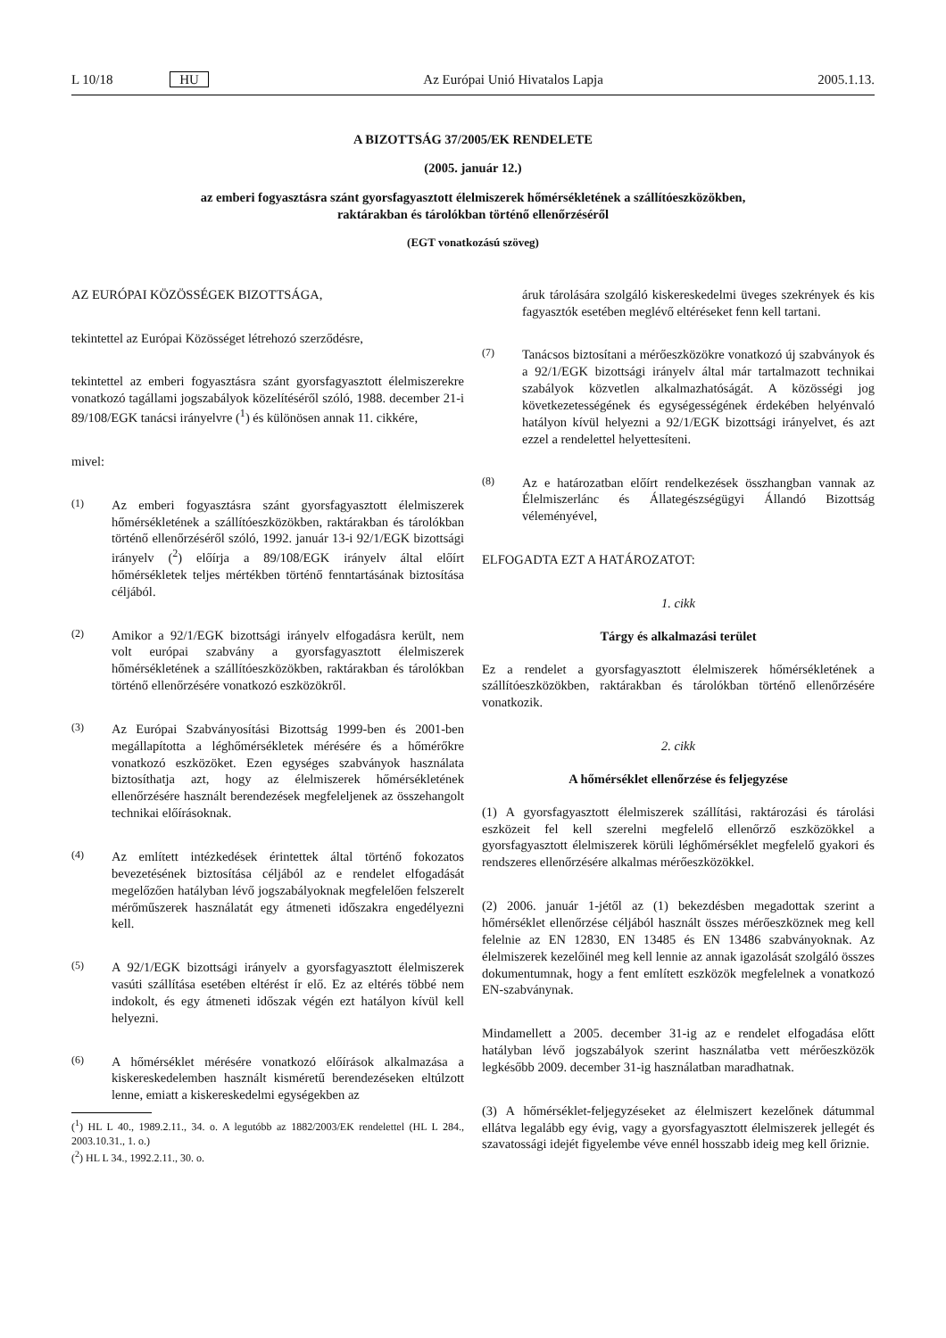L 10/18 HU Az Európai Unió Hivatalos Lapja 2005.1.13.
A BIZOTTSÁG 37/2005/EK RENDELETE
(2005. január 12.)
az emberi fogyasztásra szánt gyorsfagyasztott élelmiszerek hőmérsékletének a szállítóeszközökben,
raktárakban és tárolókban történő ellenőrzéséről
(EGT vonatkozású szöveg)
AZ EURÓPAI KÖZÖSSÉGEK BIZOTTSÁGA,
tekintettel az Európai Közösséget létrehozó szerződésre,
tekintettel az emberi fogyasztásra szánt gyorsfagyasztott élelmiszerekre vonatkozó tagállami jogszabályok közelítéséről szóló, 1988. december 21-i 89/108/EGK tanácsi irányelvre (<sup>1</sup>) és különösen annak 11. cikkére,
mivel:
(1)
Az emberi fogyasztásra szánt gyorsfagyasztott élelmiszerek hőmérsékletének a szállítóeszközökben, raktárakban és tárolókban történő ellenőrzéséről szóló, 1992. január 13-i 92/1/EGK bizottsági irányelv (<sup>2</sup>) előírja a 89/108/EGK irányelv által előírt hőmérsékletek teljes mértékben történő fenntartásának biztosítása céljából.
(2)
Amikor a 92/1/EGK bizottsági irányelv elfogadásra került, nem volt európai szabvány a gyorsfagyasztott élelmiszerek hőmérsékletének a szállítóeszközökben, raktárakban és tárolókban történő ellenőrzésére vonatkozó eszközökről.
(3)
Az Európai Szabványosítási Bizottság 1999-ben és 2001-ben megállapította a léghőmérsékletek mérésére és a hőmérőkre vonatkozó eszközöket. Ezen egységes szabványok használata biztosíthatja azt, hogy az élelmiszerek hőmérsékletének ellenőrzésére használt berendezések megfeleljenek az összehangolt technikai előírásoknak.
(4)
Az említett intézkedések érintettek által történő fokozatos bevezetésének biztosítása céljából az e rendelet elfogadását megelőzően hatályban lévő jogszabályoknak megfelelően felszerelt mérőműszerek használatát egy átmeneti időszakra engedélyezni kell.
(5)
A 92/1/EGK bizottsági irányelv a gyorsfagyasztott élelmiszerek vasúti szállítása esetében eltérést ír elő. Ez az eltérés többé nem indokolt, és egy átmeneti időszak végén ezt hatályon kívül kell helyezni.
(6)
A hőmérséklet mérésére vonatkozó előírások alkalmazása a kiskereskedelemben használt kisméretű berendezéseken eltúlzott lenne, emiatt a kiskereskedelmi egységekben az
(<sup>1</sup>) HL L 40., 1989.2.11., 34. o. A legutóbb az 1882/2003/EK rendelettel (HL L 284., 2003.10.31., 1. o.)
(<sup>2</sup>) HL L 34., 1992.2.11., 30. o.
áruk tárolására szolgáló kiskereskedelmi üveges szekrények és kis fagyasztók esetében meglévő eltéréseket fenn kell tartani.
(7)
Tanácsos biztosítani a mérőeszközökre vonatkozó új szabványok és a 92/1/EGK bizottsági irányelv által már tartalmazott technikai szabályok közvetlen alkalmazhatóságát. A közösségi jog következetességének és egységességének érdekében helyénvaló hatályon kívül helyezni a 92/1/EGK bizottsági irányelvet, és azt ezzel a rendelettel helyettesíteni.
(8)
Az e határozatban előírt rendelkezések összhangban vannak az Élelmiszerlánc és Állategészségügyi Állandó Bizottság véleményével,
ELFOGADTA EZT A HATÁROZATOT:
1. cikk
Tárgy és alkalmazási terület
Ez a rendelet a gyorsfagyasztott élelmiszerek hőmérsékletének a szállítóeszközökben, raktárakban és tárolókban történő ellenőrzésére vonatkozik.
2. cikk
A hőmérséklet ellenőrzése és feljegyzése
(1) A gyorsfagyasztott élelmiszerek szállítási, raktározási és tárolási eszközeit fel kell szerelni megfelelő ellenőrző eszközökkel a gyorsfagyasztott élelmiszerek körüli léghőmérséklet megfelelő gyakori és rendszeres ellenőrzésére alkalmas mérőeszközökkel.
(2) 2006. január 1-jétől az (1) bekezdésben megadottak szerint a hőmérséklet ellenőrzése céljából használt összes mérőeszköznek meg kell felelnie az EN 12830, EN 13485 és EN 13486 szabványoknak. Az élelmiszerek kezelőinél meg kell lennie az annak igazolását szolgáló összes dokumentumnak, hogy a fent említett eszközök megfelelnek a vonatkozó EN-szabványnak.
Mindamellett a 2005. december 31-ig az e rendelet elfogadása előtt hatályban lévő jogszabályok szerint használatba vett mérőeszközök legkésőbb 2009. december 31-ig használatban maradhatnak.
(3) A hőmérséklet-feljegyzéseket az élelmiszert kezelőnek dátummal ellátva legalább egy évig, vagy a gyorsfagyasztott élelmiszerek jellegét és szavatossági idejét figyelembe véve ennél hosszabb ideig meg kell őriznie.